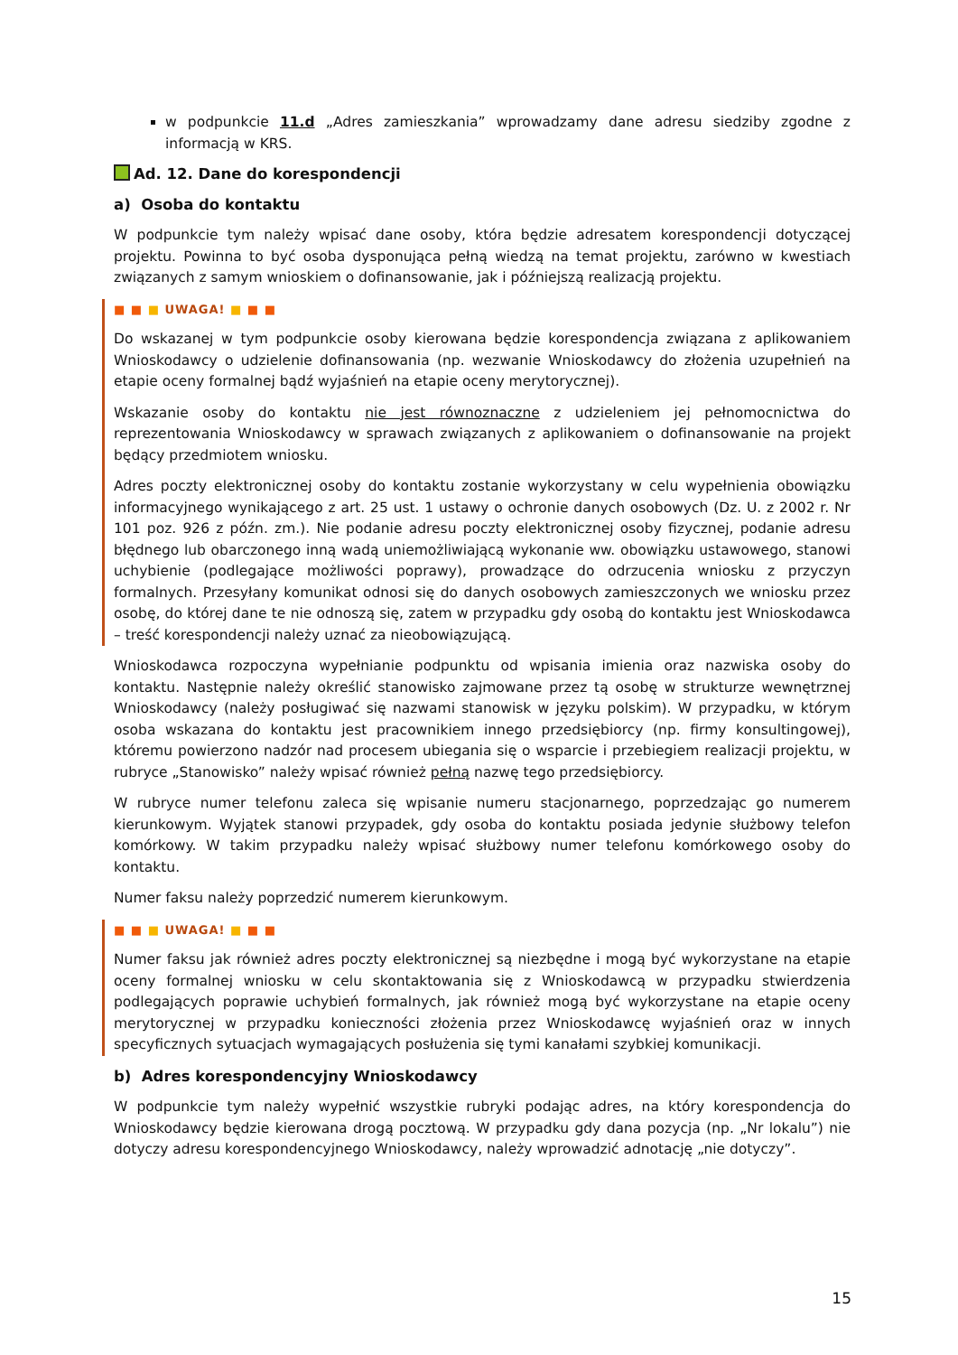w podpunkcie 11.d „Adres zamieszkania” wprowadzamy dane adresu siedziby zgodne z informacją w KRS.
Ad. 12. Dane do korespondencji
a) Osoba do kontaktu
W podpunkcie tym należy wpisać dane osoby, która będzie adresatem korespondencji dotyczącej projektu. Powinna to być osoba dysponująca pełną wiedzą na temat projektu, zarówno w kwestiach związanych z samym wnioskiem o dofinansowanie, jak i późniejszą realizacją projektu.
■ ■ ■ UWAGA! ■ ■ ■
Do wskazanej w tym podpunkcie osoby kierowana będzie korespondencja związana z aplikowaniem Wnioskodawcy o udzielenie dofinansowania (np. wezwanie Wnioskodawcy do złożenia uzupełnień na etapie oceny formalnej bądź wyjaśnień na etapie oceny merytorycznej).
Wskazanie osoby do kontaktu nie jest równoznaczne z udzieleniem jej pełnomocnictwa do reprezentowania Wnioskodawcy w sprawach związanych z aplikowaniem o dofinansowanie na projekt będący przedmiotem wniosku.
Adres poczty elektronicznej osoby do kontaktu zostanie wykorzystany w celu wypełnienia obowiązku informacyjnego wynikającego z art. 25 ust. 1 ustawy o ochronie danych osobowych (Dz. U. z 2002 r. Nr 101 poz. 926 z późn. zm.). Nie podanie adresu poczty elektronicznej osoby fizycznej, podanie adresu błędnego lub obarczonego inną wadą uniemożliwiającą wykonanie ww. obowiązku ustawowego, stanowi uchybienie (podlegające możliwości poprawy), prowadzące do odrzucenia wniosku z przyczyn formalnych. Przesyłany komunikat odnosi się do danych osobowych zamieszczonych we wniosku przez osobę, do której dane te nie odnoszą się, zatem w przypadku gdy osobą do kontaktu jest Wnioskodawca – treść korespondencji należy uznać za nieobowiązującą.
Wnioskodawca rozpoczyna wypełnianie podpunktu od wpisania imienia oraz nazwiska osoby do kontaktu. Następnie należy określić stanowisko zajmowane przez tą osobę w strukturze wewnętrznej Wnioskodawcy (należy posługiwać się nazwami stanowisk w języku polskim). W przypadku, w którym osoba wskazana do kontaktu jest pracownikiem innego przedsiębiorcy (np. firmy konsultingowej), któremu powierzono nadzór nad procesem ubiegania się o wsparcie i przebiegiem realizacji projektu, w rubryce „Stanowisko” należy wpisać również pełną nazwę tego przedsiębiorcy.
W rubryce numer telefonu zaleca się wpisanie numeru stacjonarnego, poprzedzając go numerem kierunkowym. Wyjątek stanowi przypadek, gdy osoba do kontaktu posiada jedynie służbowy telefon komórkowy. W takim przypadku należy wpisać służbowy numer telefonu komórkowego osoby do kontaktu.
Numer faksu należy poprzedzić numerem kierunkowym.
■ ■ ■ UWAGA! ■ ■ ■
Numer faksu jak również adres poczty elektronicznej są niezbędne i mogą być wykorzystane na etapie oceny formalnej wniosku w celu skontaktowania się z Wnioskodawcą w przypadku stwierdzenia podlegających poprawie uchybień formalnych, jak również mogą być wykorzystane na etapie oceny merytorycznej w przypadku konieczności złożenia przez Wnioskodawcę wyjaśnień oraz w innych specyficznych sytuacjach wymagających posłużenia się tymi kanałami szybkiej komunikacji.
b) Adres korespondencyjny Wnioskodawcy
W podpunkcie tym należy wypełnić wszystkie rubryki podając adres, na który korespondencja do Wnioskodawcy będzie kierowana drogą pocztową. W przypadku gdy dana pozycja (np. „Nr lokalu”) nie dotyczy adresu korespondencyjnego Wnioskodawcy, należy wprowadzić adnotację „nie dotyczy”.
15